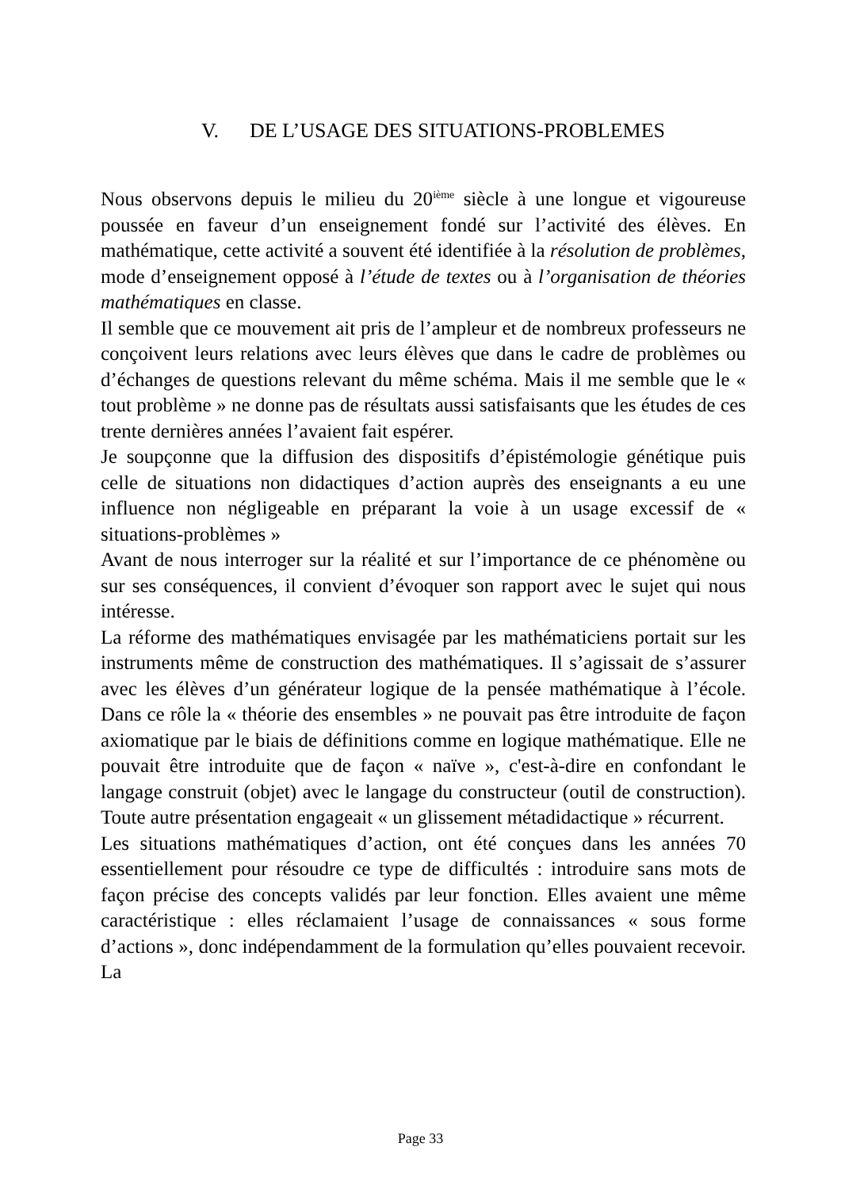V. DE L’USAGE DES SITUATIONS-PROBLEMES
Nous observons depuis le milieu du 20<sup>ième</sup> siècle à une longue et vigoureuse poussée en faveur d’un enseignement fondé sur l’activité des élèves. En mathématique, cette activité a souvent été identifiée à la résolution de problèmes, mode d’enseignement opposé à l’étude de textes ou à l’organisation de théories mathématiques en classe.
Il semble que ce mouvement ait pris de l’ampleur et de nombreux professeurs ne conçoivent leurs relations avec leurs élèves que dans le cadre de problèmes ou d’échanges de questions relevant du même schéma. Mais il me semble que le « tout problème » ne donne pas de résultats aussi satisfaisants que les études de ces trente dernières années l’avaient fait espérer.
Je soupçonne que la diffusion des dispositifs d’épistémologie génétique puis celle de situations non didactiques d’action auprès des enseignants a eu une influence non négligeable en préparant la voie à un usage excessif de « situations-problèmes »
Avant de nous interroger sur la réalité et sur l’importance de ce phénomène ou sur ses conséquences, il convient d’évoquer son rapport avec le sujet qui nous intéresse.
La réforme des mathématiques envisagée par les mathématiciens portait sur les instruments même de construction des mathématiques. Il s’agissait de s’assurer avec les élèves d’un générateur logique de la pensée mathématique à l’école. Dans ce rôle la « théorie des ensembles » ne pouvait pas être introduite de façon axiomatique par le biais de définitions comme en logique mathématique. Elle ne pouvait être introduite que de façon « naïve », c'est-à-dire en confondant le langage construit (objet) avec le langage du constructeur (outil de construction). Toute autre présentation engageait « un glissement métadidactique » récurrent.
Les situations mathématiques d’action, ont été conçues dans les années 70 essentiellement pour résoudre ce type de difficultés : introduire sans mots de façon précise des concepts validés par leur fonction. Elles avaient une même caractéristique : elles réclamaient l’usage de connaissances « sous forme d’actions », donc indépendamment de la formulation qu’elles pouvaient recevoir. La
Page 33